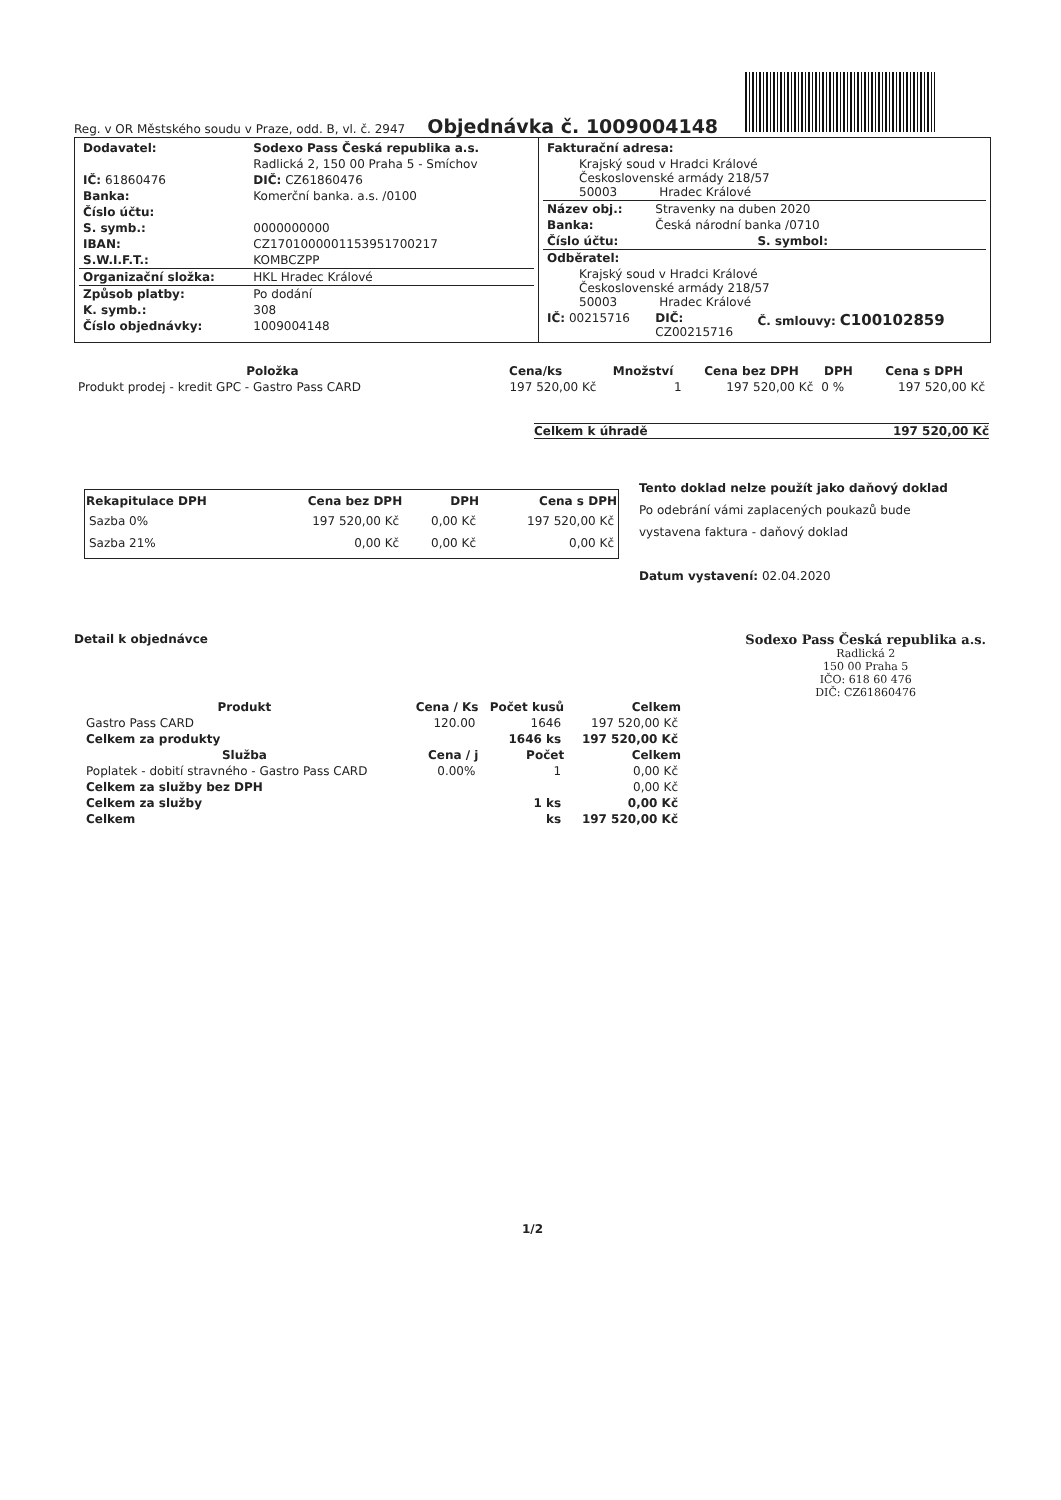Reg. v OR Městského soudu v Praze, odd. B, vl. č. 2947
Objednávka č. 1009004148
| Dodavatel: | Sodexo Pass Česká republika a.s. |
| | Radlická 2, 150 00 Praha 5 - Smíchov |
| IČ: 61860476 | DIČ: CZ61860476 |
| Banka: | Komerční banka. a.s. /0100 |
| Číslo účtu: | |
| S. symb.: | 0000000000 |
| IBAN: | CZ1701000001153951700217 |
| S.W.I.F.T.: | KOMBCZPP |
| Organizační složka: | HKL Hradec Králové |
| Způsob platby: | Po dodání |
| K. symb.: | 308 |
| Číslo objednávky: | 1009004148 |
| Fakturační adresa: | | |
| Krajský soud v Hradci Králové Československé armády 218/57 50003 Hradec Králové | | |
| Název obj.: | Stravenky na duben 2020 | |
| Banka: | Česká národní banka /0710 | |
| Číslo účtu: | | S. symbol: |
| Odběratel: | | |
| Krajský soud v Hradci Králové Československé armády 218/57 50003 Hradec Králové | | |
| IČ: 00215716 | DIČ: CZ00215716 | Č. smlouvy: C100102859 |
| Položka | Cena/ks | Množství | Cena bez DPH | DPH | Cena s DPH |
| --- | --- | --- | --- | --- | --- |
| Produkt prodej - kredit GPC - Gastro Pass CARD | 197 520,00 Kč | 1 | 197 520,00 Kč | 0 % | 197 520,00 Kč |
Celkem k úhradě 197 520,00 Kč
| Rekapitulace DPH | Cena bez DPH | DPH | Cena s DPH |
| --- | --- | --- | --- |
| Sazba 0% | 197 520,00 Kč | 0,00 Kč | 197 520,00 Kč |
| Sazba 21% | 0,00 Kč | 0,00 Kč | 0,00 Kč |
Tento doklad nelze použít jako daňový doklad
Po odebrání vámi zaplacených poukazů bude
vystavena faktura - daňový doklad
Datum vystavení: 02.04.2020
Detail k objednávce Sodexo Pass Česká republika a.s.
Radlická 2
150 00 Praha 5
IČO: 618 60 476
DIČ: CZ61860476
| Produkt | Cena / Ks | Počet kusů | Celkem |
| --- | --- | --- | --- |
| Gastro Pass CARD | 120.00 | 1646 | 197 520,00 Kč |
| Celkem za produkty | | 1646 ks | 197 520,00 Kč |
| Služba | Cena / j | Počet | Celkem |
| Poplatek - dobití stravného - Gastro Pass CARD | 0.00% | 1 | 0,00 Kč |
| Celkem za služby bez DPH | | | 0,00 Kč |
| Celkem za služby | | 1 ks | 0,00 Kč |
| Celkem | | ks | 197 520,00 Kč |
1/2